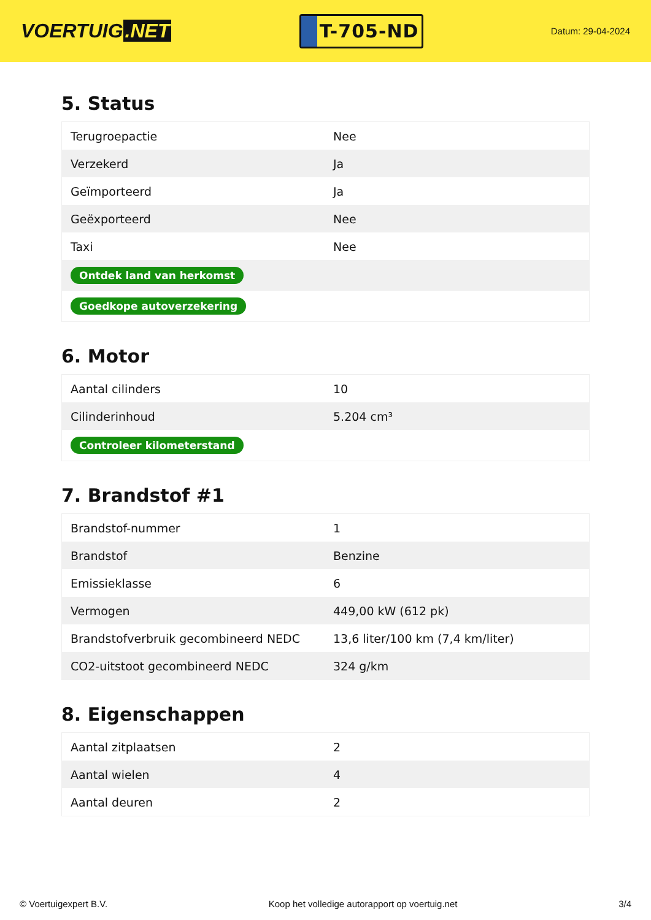VOERTUIG.NET
T-705-ND
Datum: 29-04-2024
5. Status
| Terugroepactie | Nee |
| Verzekerd | Ja |
| Geïmporteerd | Ja |
| Geëxporteerd | Nee |
| Taxi | Nee |
| Ontdek land van herkomst | |
| Goedkope autoverzekering | |
6. Motor
| Aantal cilinders | 10 |
| Cilinderinhoud | 5.204 cm³ |
| Controleer kilometerstand | |
7. Brandstof #1
| Brandstof-nummer | 1 |
| Brandstof | Benzine |
| Emissieklasse | 6 |
| Vermogen | 449,00 kW (612 pk) |
| Brandstofverbruik gecombineerd NEDC | 13,6 liter/100 km (7,4 km/liter) |
| CO2-uitstoot gecombineerd NEDC | 324 g/km |
8. Eigenschappen
| Aantal zitplaatsen | 2 |
| Aantal wielen | 4 |
| Aantal deuren | 2 |
© Voertuigexpert B.V. Koop het volledige autorapport op voertuig.net 3/4